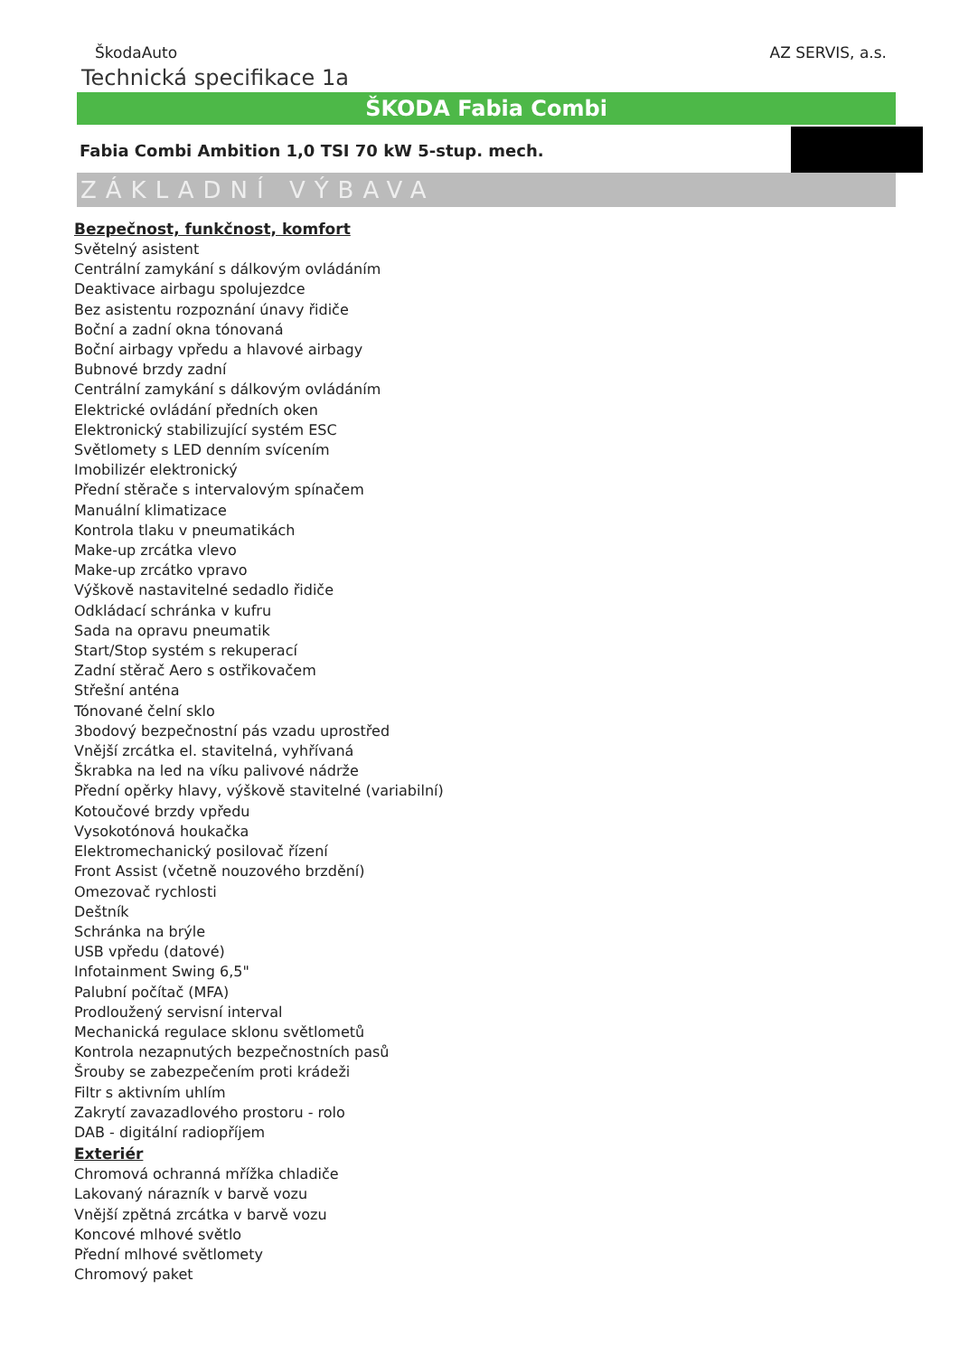ŠkodaAuto AZ SERVIS, a.s.
Technická specifikace 1a
ŠKODA Fabia Combi
Fabia Combi Ambition 1,0 TSI 70 kW 5-stup. mech.
ZÁKLADNÍ VÝBAVA
Bezpečnost, funkčnost, komfort
Světelný asistent
Centrální zamykání s dálkovým ovládáním
Deaktivace airbagu spolujezdce
Bez asistentu rozpoznání únavy řidiče
Boční a zadní okna tónovaná
Boční airbagy vpředu a hlavové airbagy
Bubnové brzdy zadní
Centrální zamykání s dálkovým ovládáním
Elektrické ovládání předních oken
Elektronický stabilizující systém ESC
Světlomety s LED denním svícením
Imobilizér elektronický
Přední stěrače s intervalovým spínačem
Manuální klimatizace
Kontrola tlaku v pneumatikách
Make-up zrcátka vlevo
Make-up zrcátko vpravo
Výškově nastavitelné sedadlo řidiče
Odkládací schránka v kufru
Sada na opravu pneumatik
Start/Stop systém s rekuperací
Zadní stěrač Aero s ostřikovačem
Střešní anténa
Tónované čelní sklo
3bodový bezpečnostní pás vzadu uprostřed
Vnější zrcátka el. stavitelná, vyhřívaná
Škrabka na led na víku palivové nádrže
Přední opěrky hlavy, výškově stavitelné (variabilní)
Kotoučové brzdy vpředu
Vysokotónová houkačka
Elektromechanický posilovač řízení
Front Assist (včetně nouzového brzdění)
Omezovač rychlosti
Deštník
Schránka na brýle
USB vpředu (datové)
Infotainment Swing 6,5"
Palubní počítač (MFA)
Prodloužený servisní interval
Mechanická regulace sklonu světlometů
Kontrola nezapnutých bezpečnostních pasů
Šrouby se zabezpečením proti krádeži
Filtr s aktivním uhlím
Zakrytí zavazadlového prostoru - rolo
DAB - digitální radiopříjem
Exteriér
Chromová ochranná mřížka chladiče
Lakovaný nárazník v barvě vozu
Vnější zpětná zrcátka v barvě vozu
Koncové mlhové světlo
Přední mlhové světlomety
Chromový paket